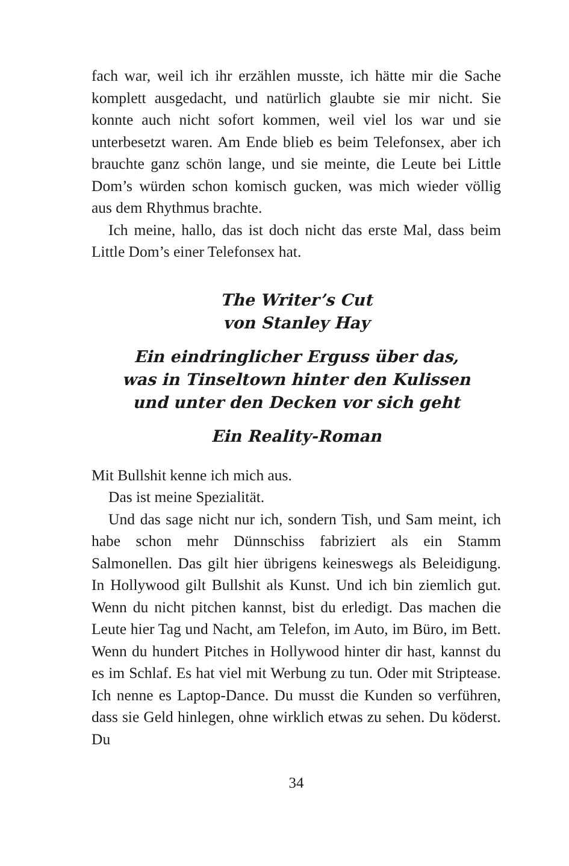fach war, weil ich ihr erzählen musste, ich hätte mir die Sache komplett ausgedacht, und natürlich glaubte sie mir nicht. Sie konnte auch nicht sofort kommen, weil viel los war und sie unterbesetzt waren. Am Ende blieb es beim Telefonsex, aber ich brauchte ganz schön lange, und sie meinte, die Leute bei Little Dom’s würden schon komisch gucken, was mich wieder völlig aus dem Rhythmus brachte.
Ich meine, hallo, das ist doch nicht das erste Mal, dass beim Little Dom’s einer Telefonsex hat.
The Writer’s Cut
von Stanley Hay
Ein eindringlicher Erguss über das,
was in Tinseltown hinter den Kulissen
und unter den Decken vor sich geht
Ein Reality-Roman
Mit Bullshit kenne ich mich aus.
Das ist meine Spezialität.
Und das sage nicht nur ich, sondern Tish, und Sam meint, ich habe schon mehr Dünnschiss fabriziert als ein Stamm Salmonellen. Das gilt hier übrigens keineswegs als Beleidigung. In Hollywood gilt Bullshit als Kunst. Und ich bin ziemlich gut. Wenn du nicht pitchen kannst, bist du erledigt. Das machen die Leute hier Tag und Nacht, am Telefon, im Auto, im Büro, im Bett. Wenn du hundert Pitches in Hollywood hinter dir hast, kannst du es im Schlaf. Es hat viel mit Werbung zu tun. Oder mit Striptease. Ich nenne es Laptop-Dance. Du musst die Kunden so verführen, dass sie Geld hinlegen, ohne wirklich etwas zu sehen. Du köderst. Du
34